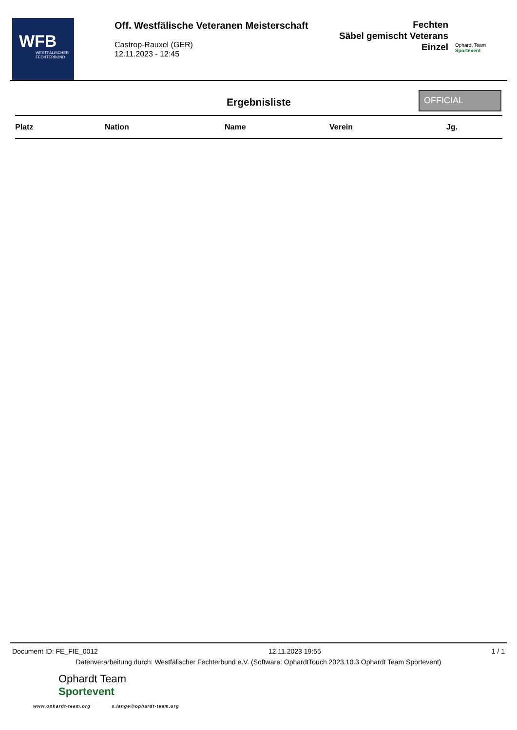WFB
WESTFÄLISCHER
FECHTERBUND
Off. Westfälische Veteranen Meisterschaft
Castrop-Rauxel (GER)
12.11.2023 - 12:45
Fechten
Säbel gemischt Veterans
Einzel
Ophardt Team
Sportevent
Ergebnisliste
OFFICIAL
| Platz | Nation | Name | Verein | Jg. |
| --- | --- | --- | --- | --- |
Document ID: FE_FIE_0012 12.11.2023 19:55 1 / 1
Datenverarbeitung durch: Westfälischer Fechterbund e.V. (Software: OphardtTouch 2023.10.3 Ophardt Team Sportevent)
Ophardt Team
Sportevent
www.ophardt-team.org s.lange@ophardt-team.org